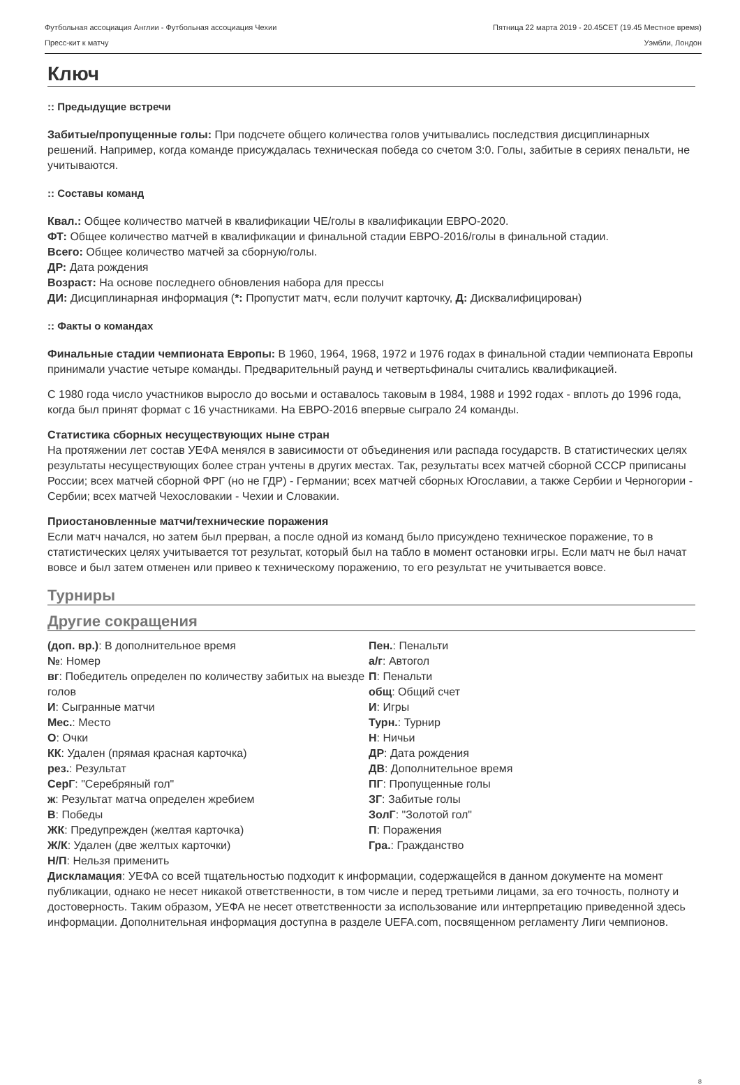Футбольная ассоциация Англии - Футбольная ассоциация Чехии Пятница 22 марта 2019 - 20.45CET (19.45 Местное время)
Пресс-кит к матчу Уэмбли, Лондон
Ключ
:: Предыдущие встречи
Забитые/пропущенные голы: При подсчете общего количества голов учитывались последствия дисциплинарных решений. Например, когда команде присуждалась техническая победа со счетом 3:0. Голы, забитые в сериях пенальти, не учитываются.
:: Составы команд
Квал.: Общее количество матчей в квалификации ЧЕ/голы в квалификации ЕВРО-2020.
ФТ: Общее количество матчей в квалификации и финальной стадии ЕВРО-2016/голы в финальной стадии.
Всего: Общее количество матчей за сборную/голы.
ДР: Дата рождения
Возраст: На основе последнего обновления набора для прессы
ДИ: Дисциплинарная информация (*: Пропустит матч, если получит карточку, Д: Дисквалифицирован)
:: Факты о командах
Финальные стадии чемпионата Европы: В 1960, 1964, 1968, 1972 и 1976 годах в финальной стадии чемпионата Европы принимали участие четыре команды. Предварительный раунд и четвертьфиналы считались квалификацией.
С 1980 года число участников выросло до восьми и оставалось таковым в 1984, 1988 и 1992 годах - вплоть до 1996 года, когда был принят формат с 16 участниками. На ЕВРО-2016 впервые сыграло 24 команды.
Статистика сборных несуществующих ныне стран
На протяжении лет состав УЕФА менялся в зависимости от объединения или распада государств. В статистических целях результаты несуществующих более стран учтены в других местах. Так, результаты всех матчей сборной СССР приписаны России; всех матчей сборной ФРГ (но не ГДР) - Германии; всех матчей сборных Югославии, а также Сербии и Черногории - Сербии; всех матчей Чехословакии - Чехии и Словакии.
Приостановленные матчи/технические поражения
Если матч начался, но затем был прерван, а после одной из команд было присуждено техническое поражение, то в статистических целях учитывается тот результат, который был на табло в момент остановки игры. Если матч не был начат вовсе и был затем отменен или привео к техническому поражению, то его результат не учитывается вовсе.
Турниры
Другие сокращения
(доп. вр.): В дополнительное время
№: Номер
вг: Победитель определен по количеству забитых на выезде голов
И: Сыгранные матчи
Мес.: Место
О: Очки
КК: Удален (прямая красная карточка)
рез.: Результат
СерГ: "Серебряный гол"
ж: Результат матча определен жребием
В: Победы
ЖК: Предупрежден (желтая карточка)
Ж/К: Удален (две желтых карточки)
Н/П: Нельзя применить
Пен.: Пенальти
а/г: Автогол
П: Пенальти
общ: Общий счет
И: Игры
Турн.: Турнир
Н: Ничьи
ДР: Дата рождения
ДВ: Дополнительное время
ПГ: Пропущенные голы
ЗГ: Забитые голы
ЗолГ: "Золотой гол"
П: Поражения
Гра.: Гражданство
Дисклама­ция: УЕФА со всей тщательностью подходит к информации, содержащейся в данном документе на момент публикации, однако не несет никакой ответственности, в том числе и перед третьими лицами, за его точность, полноту и достоверность. Таким образом, УЕФА не несет ответственности за использование или интерпретацию приведенной здесь информации. Дополнительная информация доступна в разделе UEFA.com, посвященном регламенту Лиги чемпионов.
8